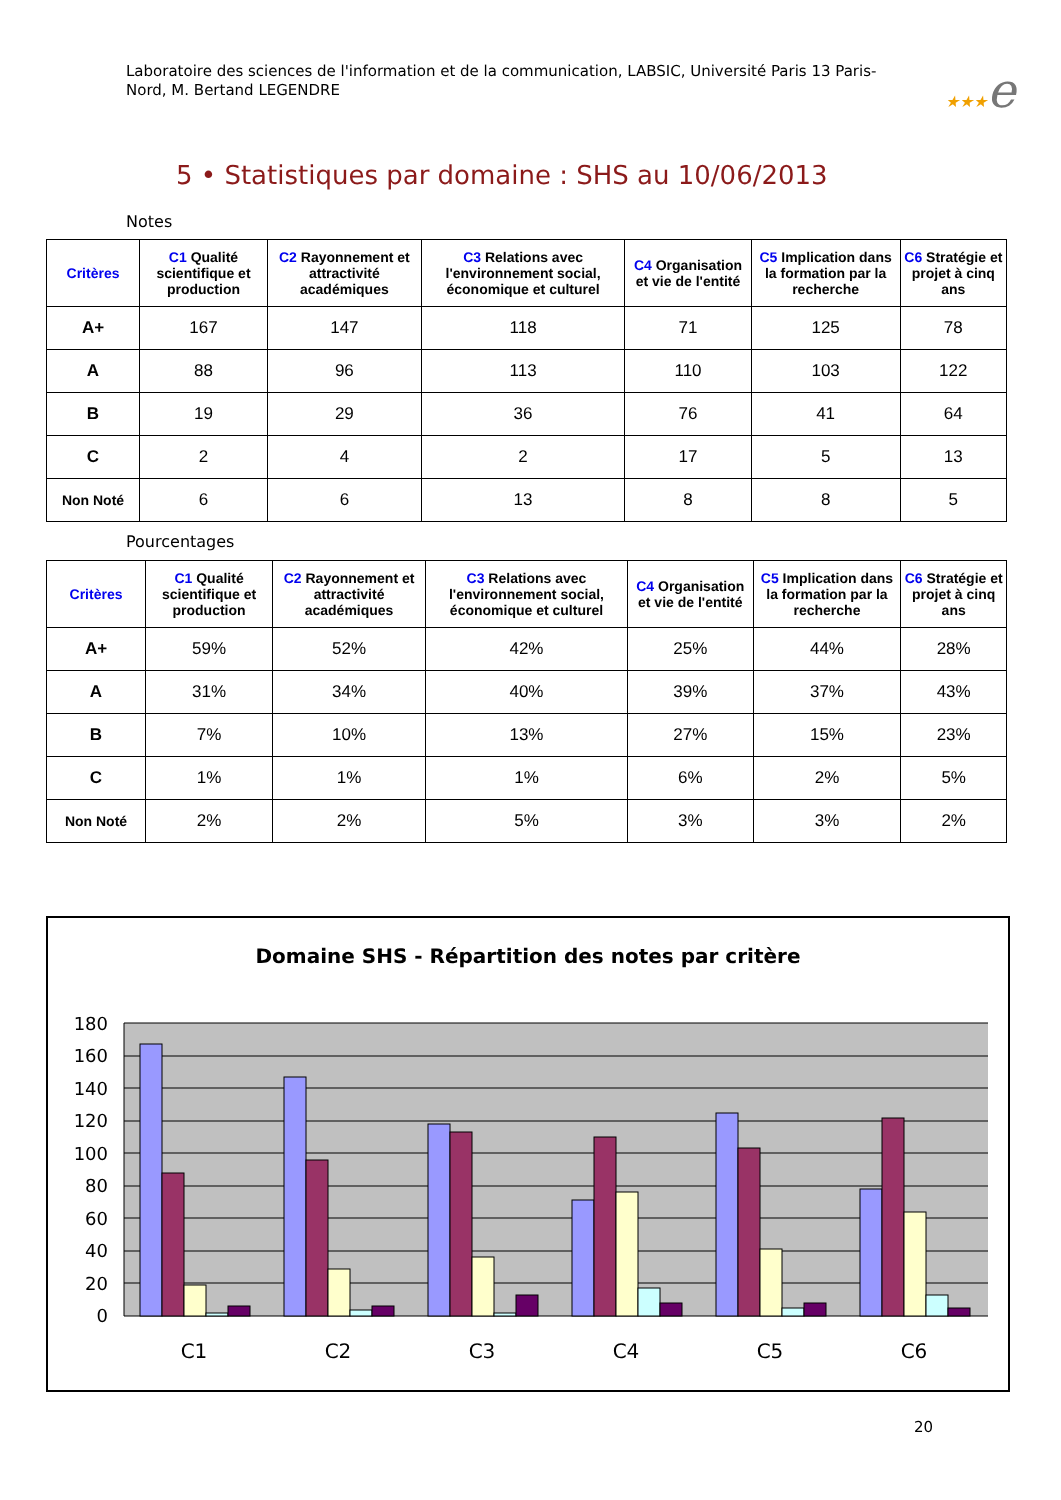Laboratoire des sciences de l'information et de la communication, LABSIC, Université Paris 13 Paris-Nord, M. Bertand LEGENDRE
★★★e
5 • Statistiques par domaine : SHS au 10/06/2013
Notes
| Critères | C1 Qualité scientifique et production | C2 Rayonnement et attractivité académiques | C3 Relations avec l'environnement social, économique et culturel | C4 Organisation et vie de l'entité | C5 Implication dans la formation par la recherche | C6 Stratégie et projet à cinq ans |
| --- | --- | --- | --- | --- | --- | --- |
| A+ | 167 | 147 | 118 | 71 | 125 | 78 |
| A | 88 | 96 | 113 | 110 | 103 | 122 |
| B | 19 | 29 | 36 | 76 | 41 | 64 |
| C | 2 | 4 | 2 | 17 | 5 | 13 |
| Non Noté | 6 | 6 | 13 | 8 | 8 | 5 |
Pourcentages
| Critères | C1 Qualité scientifique et production | C2 Rayonnement et attractivité académiques | C3 Relations avec l'environnement social, économique et culturel | C4 Organisation et vie de l'entité | C5 Implication dans la formation par la recherche | C6 Stratégie et projet à cinq ans |
| --- | --- | --- | --- | --- | --- | --- |
| A+ | 59% | 52% | 42% | 25% | 44% | 28% |
| A | 31% | 34% | 40% | 39% | 37% | 43% |
| B | 7% | 10% | 13% | 27% | 15% | 23% |
| C | 1% | 1% | 1% | 6% | 2% | 5% |
| Non Noté | 2% | 2% | 5% | 3% | 3% | 2% |
Domaine SHS - Répartition des notes par critère
180
160
140
120
100
80
60
40
20
0
C1
C2
C3
C4
C5
C6
20